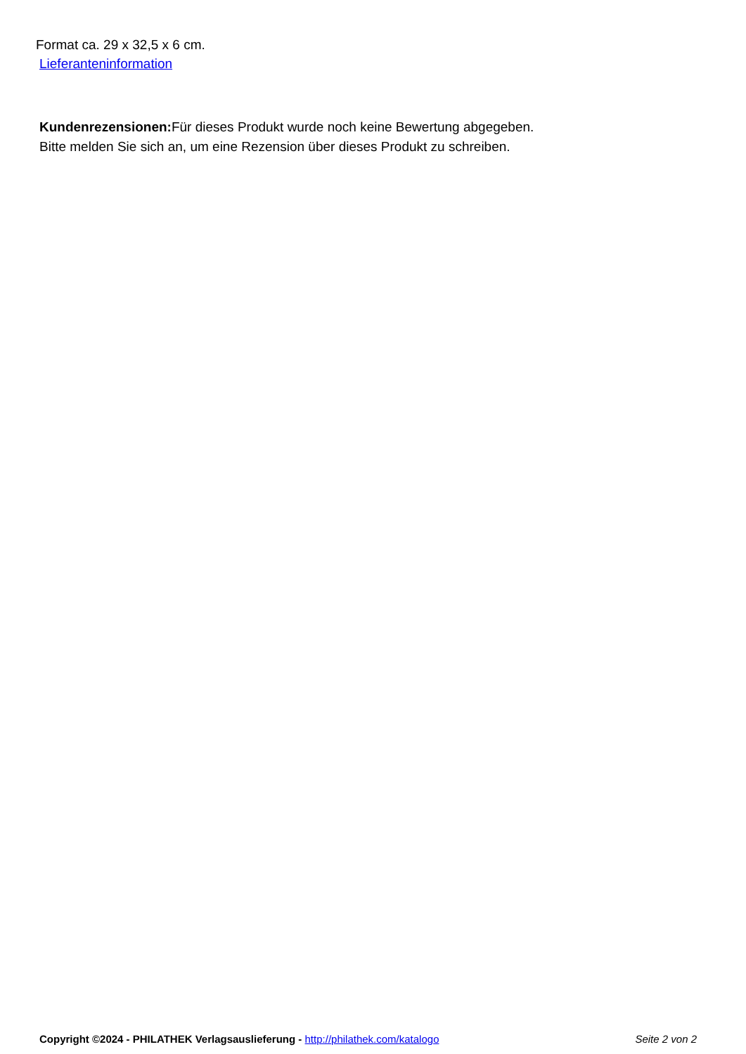Format ca. 29 x 32,5 x 6 cm.
Lieferanteninformation
Kundenrezensionen: Für dieses Produkt wurde noch keine Bewertung abgegeben.
Bitte melden Sie sich an, um eine Rezension über dieses Produkt zu schreiben.
Copyright ©2024 - PHILATHEK Verlagsauslieferung - http://philathek.com/katalogo Seite 2 von 2